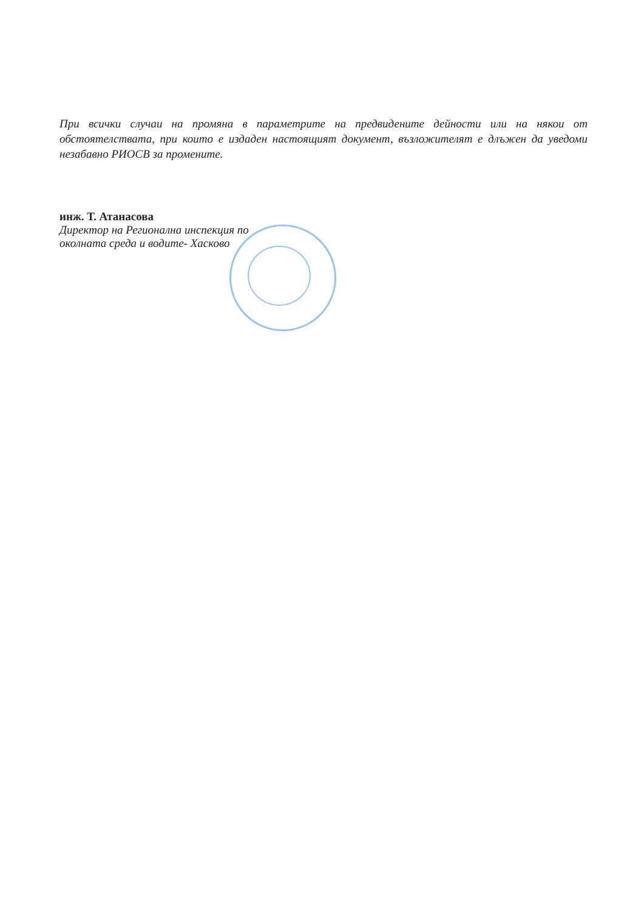При всички случаи на промяна в параметрите на предвидените дейности или на някои от обстоятелствата, при които е издаден настоящият документ, възложителят е длъжен да уведоми незабавно РИОСВ за промените.
инж. Т. Атанасова
Директор на Регионална инспекция по
околната среда и водите- Хасково